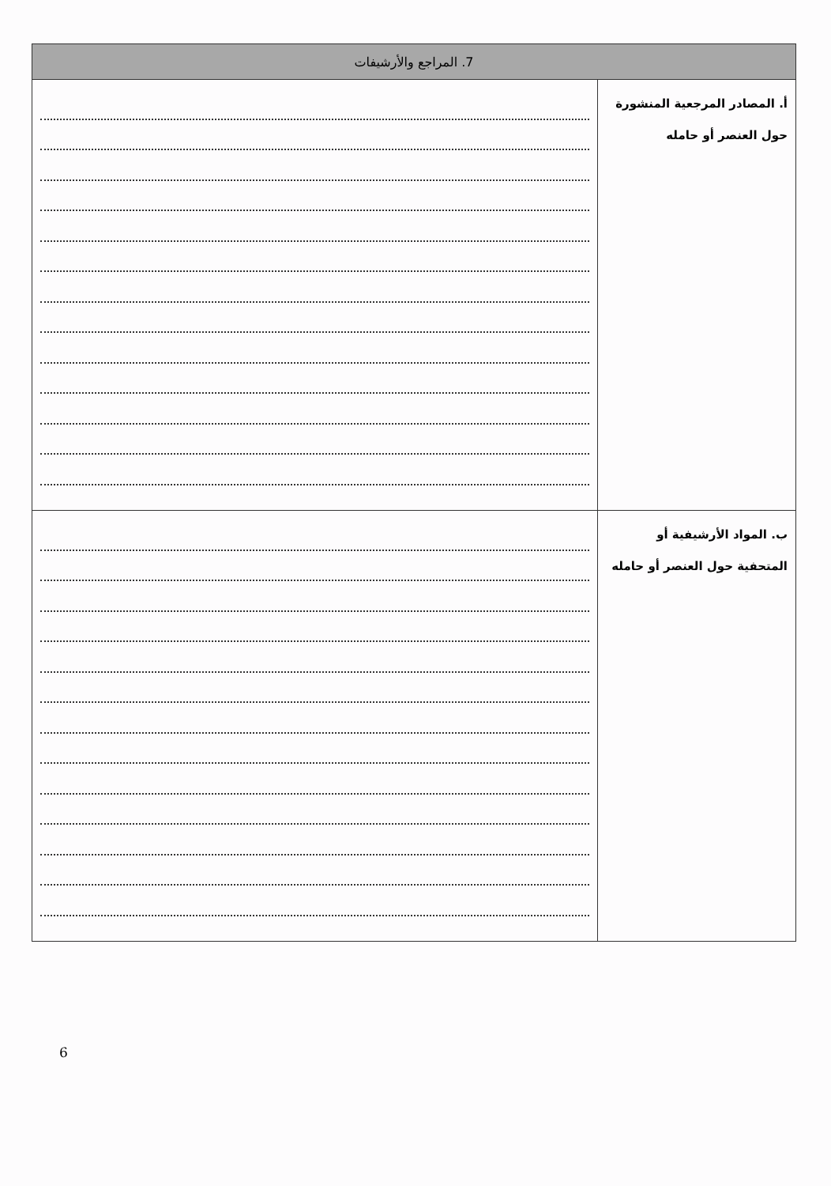| 7. المراجع والأرشيفات | |
| --- | --- |
| أ. المصادر المرجعية المنشورة حول العنصر أو حامله | |
| ب. المواد الأرشيفية أو المتحفية حول العنصر أو حامله | |
6